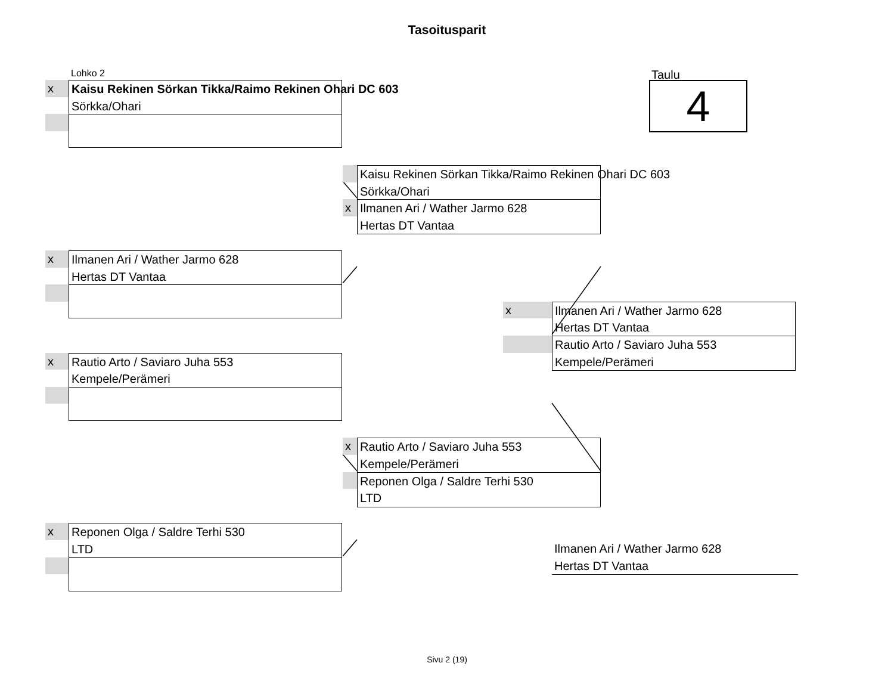Tasoitusparit
Lohko 2
x
Kaisu Rekinen Sörkan Tikka/Raimo Rekinen Ohari DC 603
Sörkka/Ohari
Taulu
4
Kaisu Rekinen Sörkan Tikka/Raimo Rekinen Ohari DC 603
Sörkka/Ohari
x
Ilmanen Ari / Wather Jarmo 628
Hertas DT Vantaa
x
Ilmanen Ari / Wather Jarmo 628
Hertas DT Vantaa
x
Ilmanen Ari / Wather Jarmo 628
Hertas DT Vantaa
Rautio Arto / Saviaro Juha 553
Kempele/Perämeri
x
Rautio Arto / Saviaro Juha 553
Kempele/Perämeri
x
Rautio Arto / Saviaro Juha 553
Kempele/Perämeri
Reponen Olga / Saldre Terhi 530
LTD
x
Reponen Olga / Saldre Terhi 530
LTD
Ilmanen Ari / Wather Jarmo 628
Hertas DT Vantaa
Sivu 2 (19)